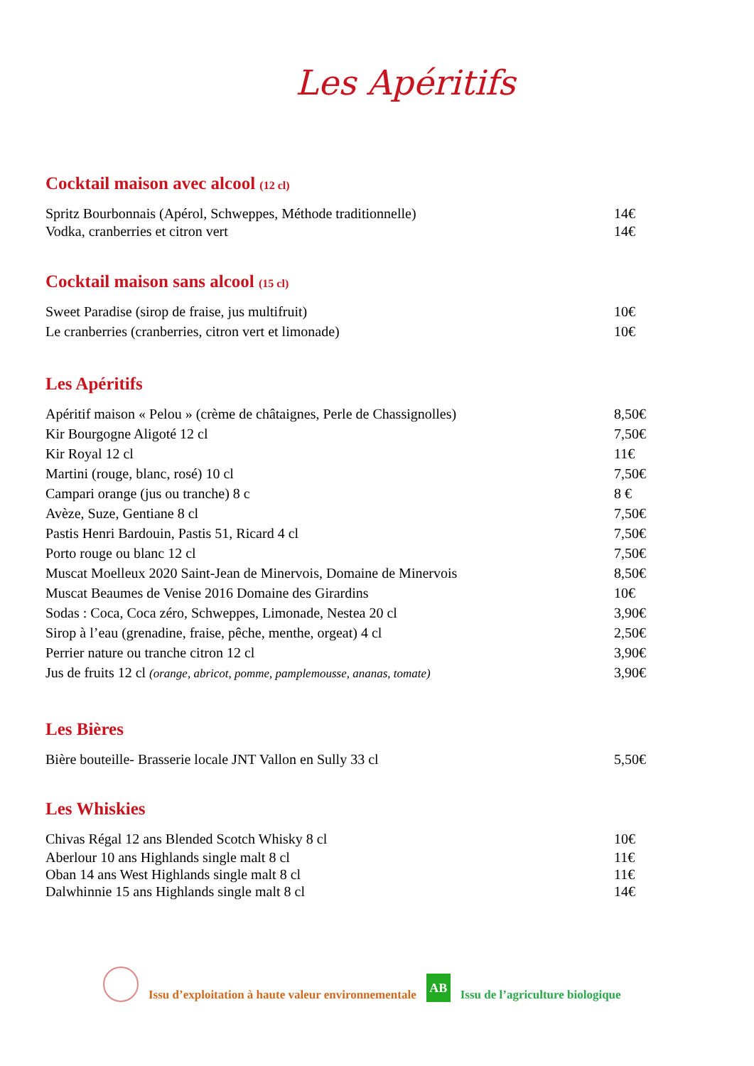Les Apéritifs
Cocktail maison avec alcool (12 cl)
Spritz Bourbonnais (Apérol, Schweppes, Méthode traditionnelle) 14€
Vodka, cranberries et citron vert 14€
Cocktail maison sans alcool (15 cl)
Sweet Paradise (sirop de fraise, jus multifruit) 10€
Le cranberries (cranberries, citron vert et limonade) 10€
Les Apéritifs
Apéritif maison « Pelou » (crème de châtaignes, Perle de Chassignolles) 8,50€
Kir Bourgogne Aligoté 12 cl 7,50€
Kir Royal 12 cl 11€
Martini (rouge, blanc, rosé) 10 cl 7,50€
Campari orange (jus ou tranche) 8 c 8 €
Avèze, Suze, Gentiane 8 cl 7,50€
Pastis Henri Bardouin, Pastis 51, Ricard 4 cl 7,50€
Porto rouge ou blanc 12 cl 7,50€
Muscat Moelleux 2020 Saint-Jean de Minervois, Domaine de Minervois 8,50€
Muscat Beaumes de Venise 2016 Domaine des Girardins 10€
Sodas : Coca, Coca zéro, Schweppes, Limonade, Nestea 20 cl 3,90€
Sirop à l’eau (grenadine, fraise, pêche, menthe, orgeat) 4 cl 2,50€
Perrier nature ou tranche citron 12 cl 3,90€
Jus de fruits 12 cl (orange, abricot, pomme, pamplemousse, ananas, tomate) 3,90€
Les Bières
Bière bouteille- Brasserie locale JNT Vallon en Sully 33 cl 5,50€
Les Whiskies
Chivas Régal 12 ans Blended Scotch Whisky 8 cl 10€
Aberlour 10 ans Highlands single malt 8 cl 11€
Oban 14 ans West Highlands single malt 8 cl 11€
Dalwhinnie 15 ans Highlands single malt 8 cl 14€
Issu d’exploitation à haute valeur environnementale
AB
Issu de l’agriculture biologique